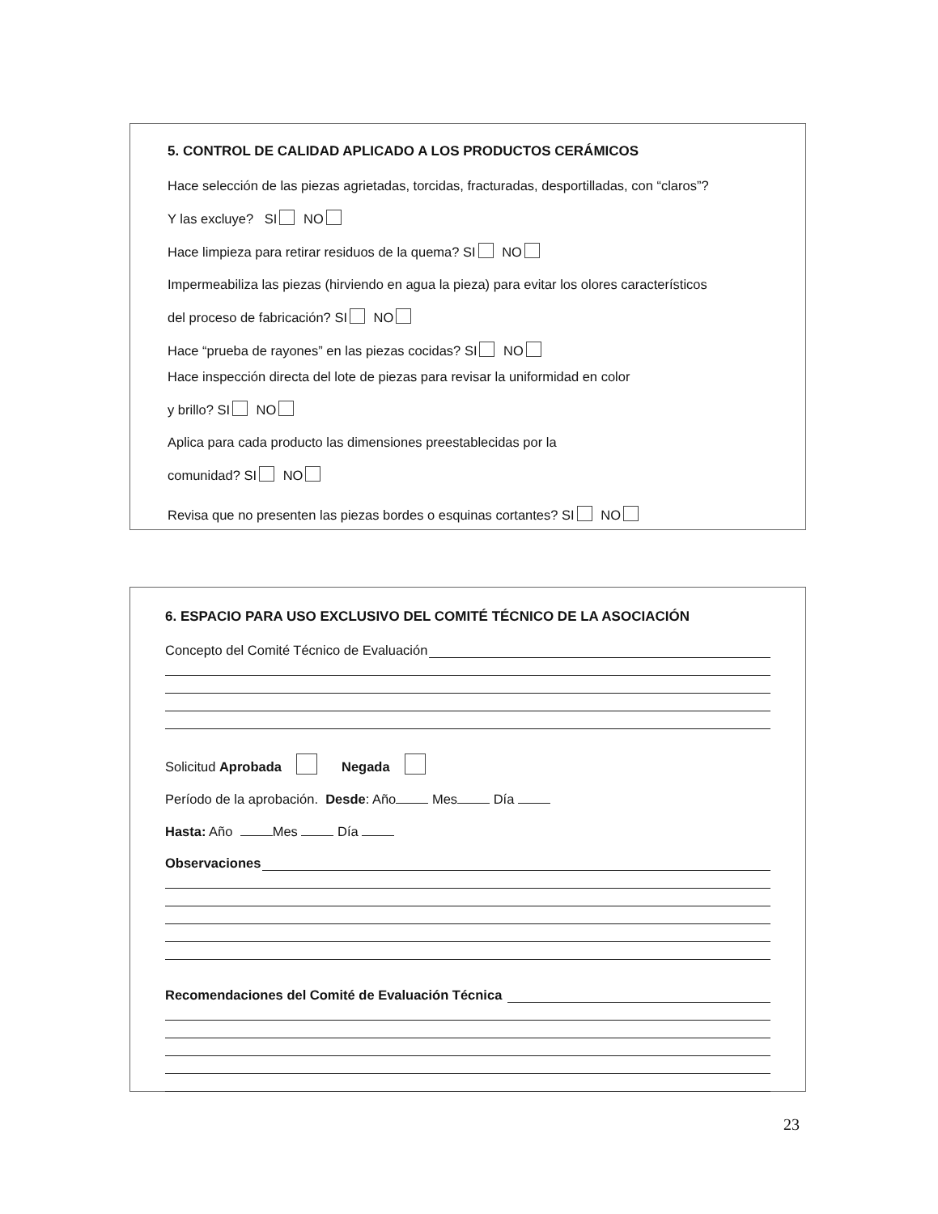5. CONTROL DE CALIDAD APLICADO A LOS PRODUCTOS CERÁMICOS
Hace selección de las piezas agrietadas, torcidas, fracturadas, desportilladas, con “claros”?
Y las excluye? SI NO
Hace limpieza para retirar residuos de la quema? SI NO
Impermeabiliza las piezas (hirviendo en agua la pieza) para evitar los olores característicos
del proceso de fabricación? SI NO
Hace “prueba de rayones” en las piezas cocidas? SI NO
Hace inspección directa del lote de piezas para revisar la uniformidad en color
y brillo? SI NO
Aplica para cada producto las dimensiones preestablecidas por la
comunidad? SI NO
Revisa que no presenten las piezas bordes o esquinas cortantes? SI NO
6. ESPACIO PARA USO EXCLUSIVO DEL COMITÉ TÉCNICO DE LA ASOCIACIÓN
Concepto del Comité Técnico de Evaluación
Solicitud Aprobada Negada
Período de la aprobación. Desde: Año Mes Día
Hasta: Año Mes Día
Observaciones
Recomendaciones del Comité de Evaluación Técnica
23